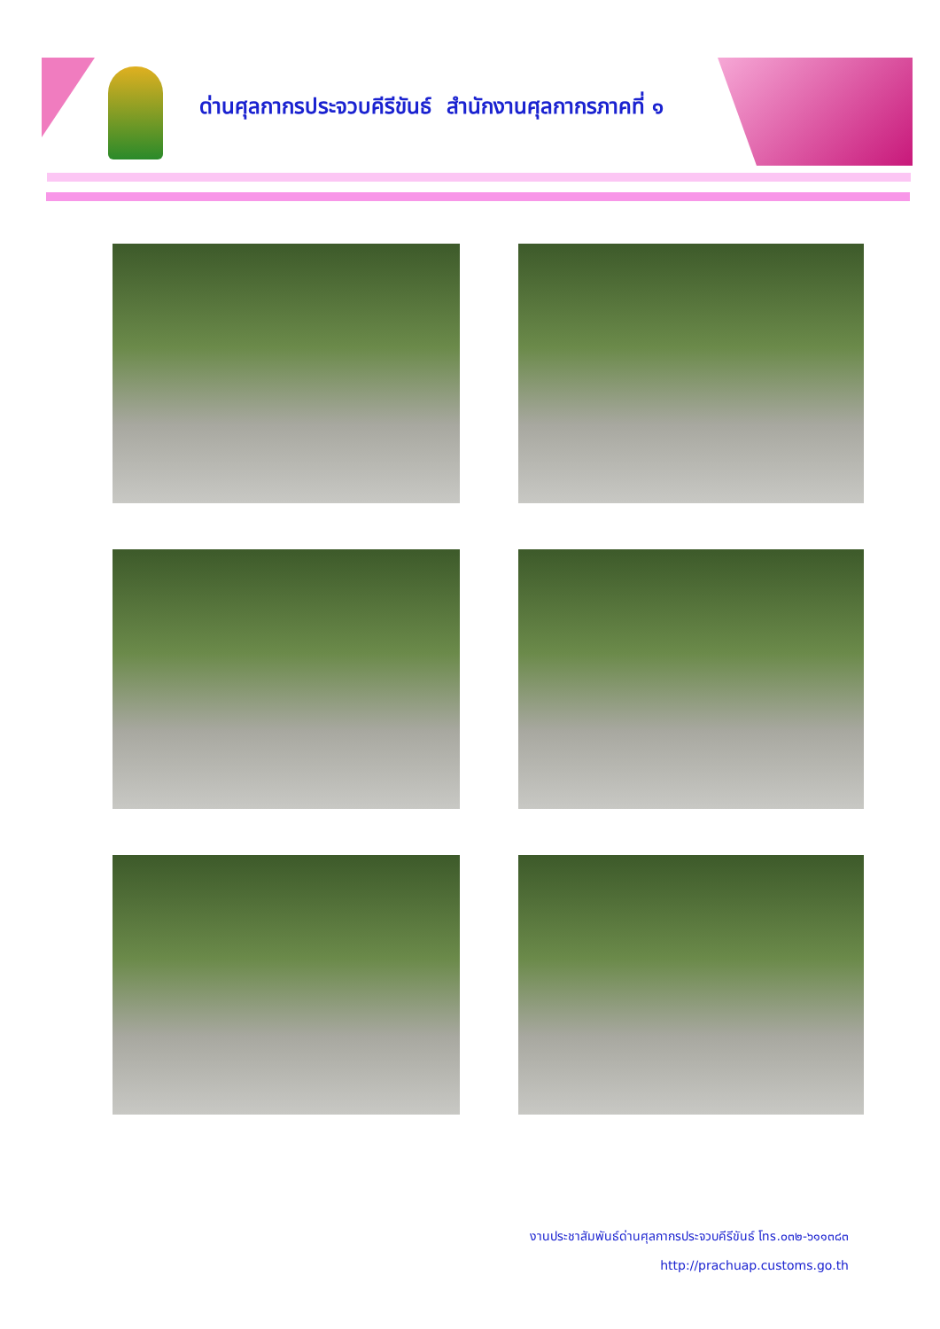ด่านศุลกากรประจวบคีรีขันธ์ สำนักงานศุลกากรภาคที่ ๑
งานประชาสัมพันธ์ด่านศุลกากรประจวบคีรีขันธ์ โทร.๐๓๒-๖๑๑๓๘๓
http://prachuap.customs.go.th